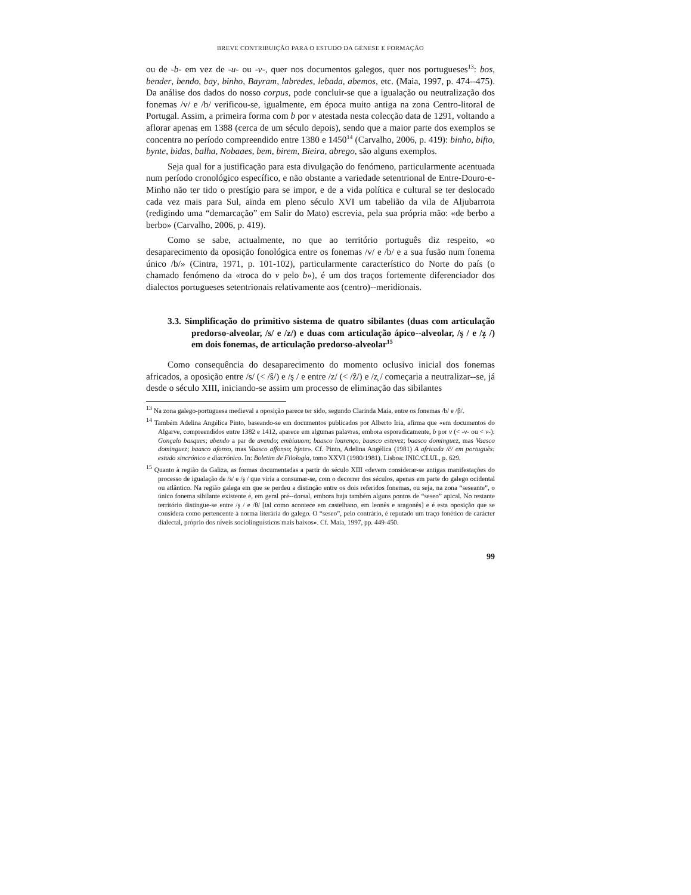BREVE CONTRIBUIÇÃO PARA O ESTUDO DA GÉNESE E FORMAÇÃO
ou de -b- em vez de -u- ou -v-, quer nos documentos galegos, quer nos portugueses<sup>13</sup>: bos, bender, bendo, bay, binho, Bayram, labredes, lebada, abemos, etc. (Maia, 1997, p. 474--475). Da análise dos dados do nosso corpus, pode concluir-se que a igualação ou neutralização dos fonemas /v/ e /b/ verificou-se, igualmente, em época muito antiga na zona Centro-litoral de Portugal. Assim, a primeira forma com b por v atestada nesta colecção data de 1291, voltando a aflorar apenas em 1388 (cerca de um século depois), sendo que a maior parte dos exemplos se concentra no período compreendido entre 1380 e 1450<sup>14</sup> (Carvalho, 2006, p. 419): binho, bifto, bynte, bidas, balha, Nobaaes, bem, birem, Bieira, abrego, são alguns exemplos.
Seja qual for a justificação para esta divulgação do fenómeno, particularmente acentuada num período cronológico específico, e não obstante a variedade setentrional de Entre-Douro-e-Minho não ter tido o prestígio para se impor, e de a vida política e cultural se ter deslocado cada vez mais para Sul, ainda em pleno século XVI um tabelião da vila de Aljubarrota (redigindo uma “demarcação” em Salir do Mato) escrevia, pela sua própria mão: «de berbo a berbo» (Carvalho, 2006, p. 419).
Como se sabe, actualmente, no que ao território português diz respeito, «o desaparecimento da oposição fonológica entre os fonemas /v/ e /b/ e a sua fusão num fonema único /b/» (Cintra, 1971, p. 101-102), particularmente característico do Norte do país (o chamado fenómeno da «troca do v pelo b»), é um dos traços fortemente diferenciador dos dialectos portugueses setentrionais relativamente aos (centro)--meridionais.
3.3. Simplificação do primitivo sistema de quatro sibilantes (duas com articulação predorso-alveolar, /s/ e /z/) e duas com articulação ápico--alveolar, /ş / e /z̧ /) em dois fonemas, de articulação predorso-alveolar<sup>15</sup>
Como consequência do desaparecimento do momento oclusivo inicial dos fonemas africados, a oposição entre /s/ (< /ŝ/) e /ş / e entre /z/ (< /ẑ/) e /z̧ / começaria a neutralizar--se, já desde o século XIII, iniciando-se assim um processo de eliminação das sibilantes
<sup>13</sup> Na zona galego-portuguesa medieval a oposição parece ter sido, segundo Clarinda Maia, entre os fonemas /b/ e /β/.
<sup>14</sup> Também Adelina Angélica Pinto, baseando-se em documentos publicados por Alberto Iria, afirma que «em documentos do Algarve, compreendidos entre 1382 e 1412, aparece em algumas palavras, embora esporadicamente, b por v (< -v- ou < v-): Gonçalo basques; abendo a par de avendo; embiauom; baasco lourenço, baasco estevez; baasco dominguez, mas Vaasco dominguez; baasco afonso, mas Vaasco affonso; bjnte». Cf. Pinto, Adelina Angélica (1981) A africada /č/ em português: estudo sincrónico e diacrónico. In: Boletim de Filologia, tomo XXVI (1980/1981). Lisboa: INIC/CLUL, p. 629.
<sup>15</sup> Quanto à região da Galiza, as formas documentadas a partir do século XIII «devem considerar-se antigas manifestações do processo de igualação de /s/ e /ş / que viria a consumar-se, com o decorrer dos séculos, apenas em parte do galego ocidental ou atlântico. Na região galega em que se perdeu a distinção entre os dois referidos fonemas, ou seja, na zona “seseante”, o único fonema sibilante existente é, em geral pré--dorsal, embora haja também alguns pontos de “seseo” apical. No restante território distingue-se entre /ş / e /θ/ [tal como acontece em castelhano, em leonês e aragonês] e é esta oposição que se considera como pertencente à norma literária do galego. O “seseo”, pelo contrário, é reputado um traço fonético de carácter dialectal, próprio dos níveis sociolinguísticos mais baixos». Cf. Maia, 1997, pp. 449-450.
99